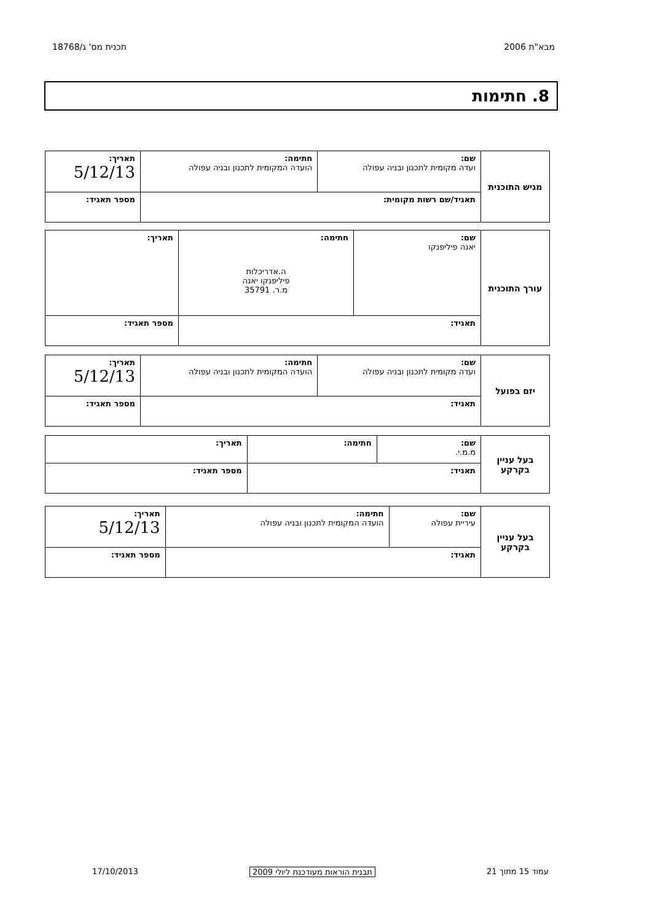מבא"ת 2006 תכנית מס' ג/18768
8. חתימות
| מגיש התוכנית | שם: ועדה מקומית לתכנון ובניה עפולה | חתימה: הועדה המקומית לתכנון ובניה עפולה | תאריך: 5/12/13 |
| | תאגיד/שם רשות מקומית: | | מספר תאגיד: |
| עורך התוכנית | שם: יאנה פיליפנקו | חתימה: ה.אדריכלות פיליפנקו יאנה מ.ר. 35791 | תאריך: |
| | תאגיד: | | מספר תאגיד: |
| יזם בפועל | שם: ועדה מקומית לתכנון ובניה עפולה | חתימה: הועדה המקומית לתכנון ובניה עפולה | תאריך: 5/12/13 |
| | תאגיד: | | מספר תאגיד: |
| בעל עניין בקרקע | שם: מ.מ.י. | חתימה: | תאריך: |
| | תאגיד: | | מספר תאגיד: |
| בעל עניין בקרקע | שם: עיריית עפולה | חתימה: הועדה המקומית לתכנון ובניה עפולה | תאריך: 5/12/13 |
| | תאגיד: | | מספר תאגיד: |
עמוד 15 מתוך 21 תבנית הוראות מעודכנת ליולי 2009 17/10/2013